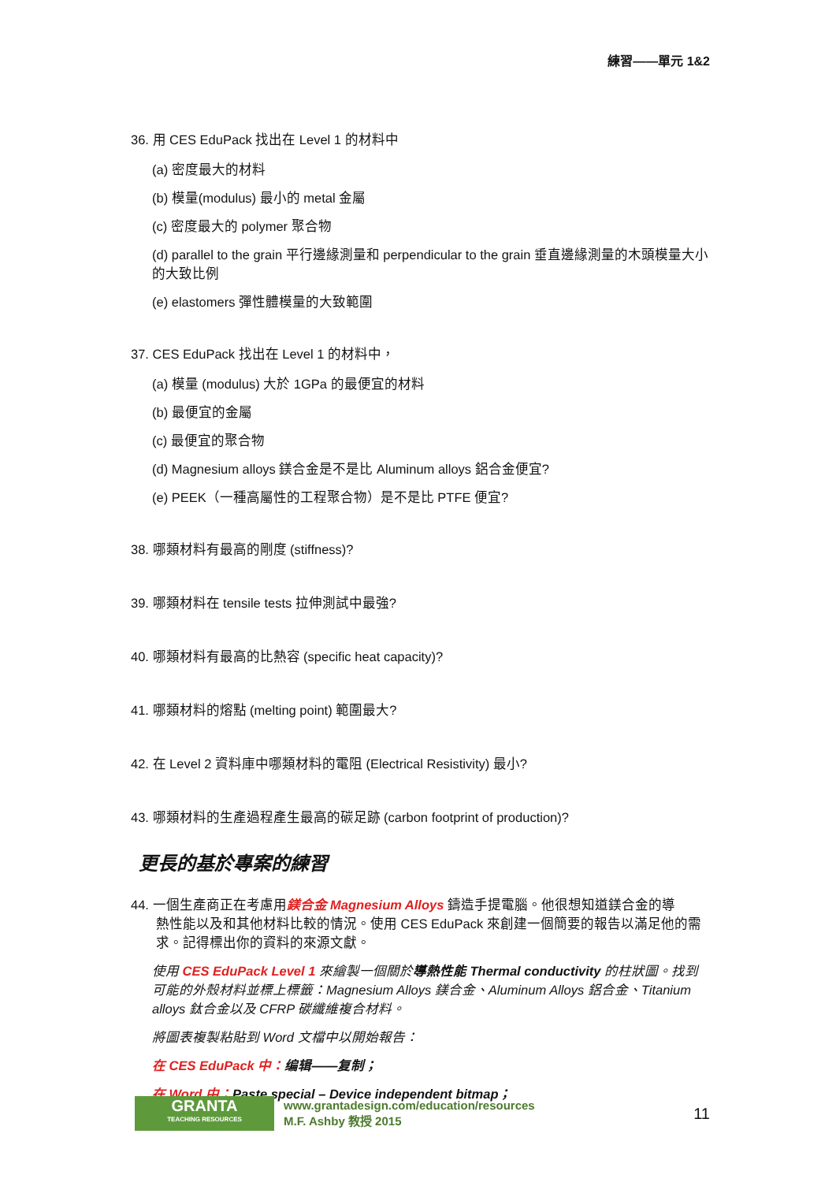練習——單元 1&2
36. 用 CES EduPack 找出在 Level 1 的材料中
(a) 密度最大的材料
(b) 模量(modulus) 最小的 metal 金屬
(c) 密度最大的 polymer 聚合物
(d) parallel to the grain 平行邊緣測量和 perpendicular to the grain 垂直邊緣測量的木頭模量大小的大致比例
(e) elastomers 彈性體模量的大致範圍
37. CES EduPack 找出在 Level 1 的材料中，
(a) 模量 (modulus) 大於 1GPa 的最便宜的材料
(b) 最便宜的金屬
(c) 最便宜的聚合物
(d) Magnesium alloys 鎂合金是不是比 Aluminum alloys 鋁合金便宜?
(e) PEEK（一種高屬性的工程聚合物）是不是比 PTFE 便宜?
38. 哪類材料有最高的剛度 (stiffness)?
39. 哪類材料在 tensile tests 拉伸測試中最強?
40. 哪類材料有最高的比熱容 (specific heat capacity)?
41. 哪類材料的熔點 (melting point) 範圍最大?
42. 在 Level 2 資料庫中哪類材料的電阻 (Electrical Resistivity) 最小?
43. 哪類材料的生產過程產生最高的碳足跡 (carbon footprint of production)?
更長的基於專案的練習
44. 一個生產商正在考慮用鎂合金 Magnesium Alloys 鑄造手提電腦。他很想知道鎂合金的導
熱性能以及和其他材料比較的情況。使用 CES EduPack 來創建一個簡要的報告以滿足他的需求。記得標出你的資料的來源文獻。
使用 CES EduPack Level 1 來繪製一個關於導熱性能 Thermal conductivity 的柱狀圖。找到可能的外殼材料並標上標籤：Magnesium Alloys 鎂合金、Aluminum Alloys 鋁合金、Titanium alloys 鈦合金以及 CFRP 碳纖維複合材料。
將圖表複製粘貼到 Word 文檔中以開始報告：
在 CES EduPack 中：编辑——复制；
在 Word 中：Paste special – Device independent bitmap；
GRANTA
TEACHING RESOURCES
www.grantadesign.com/education/resources
M.F. Ashby 教授 2015
11